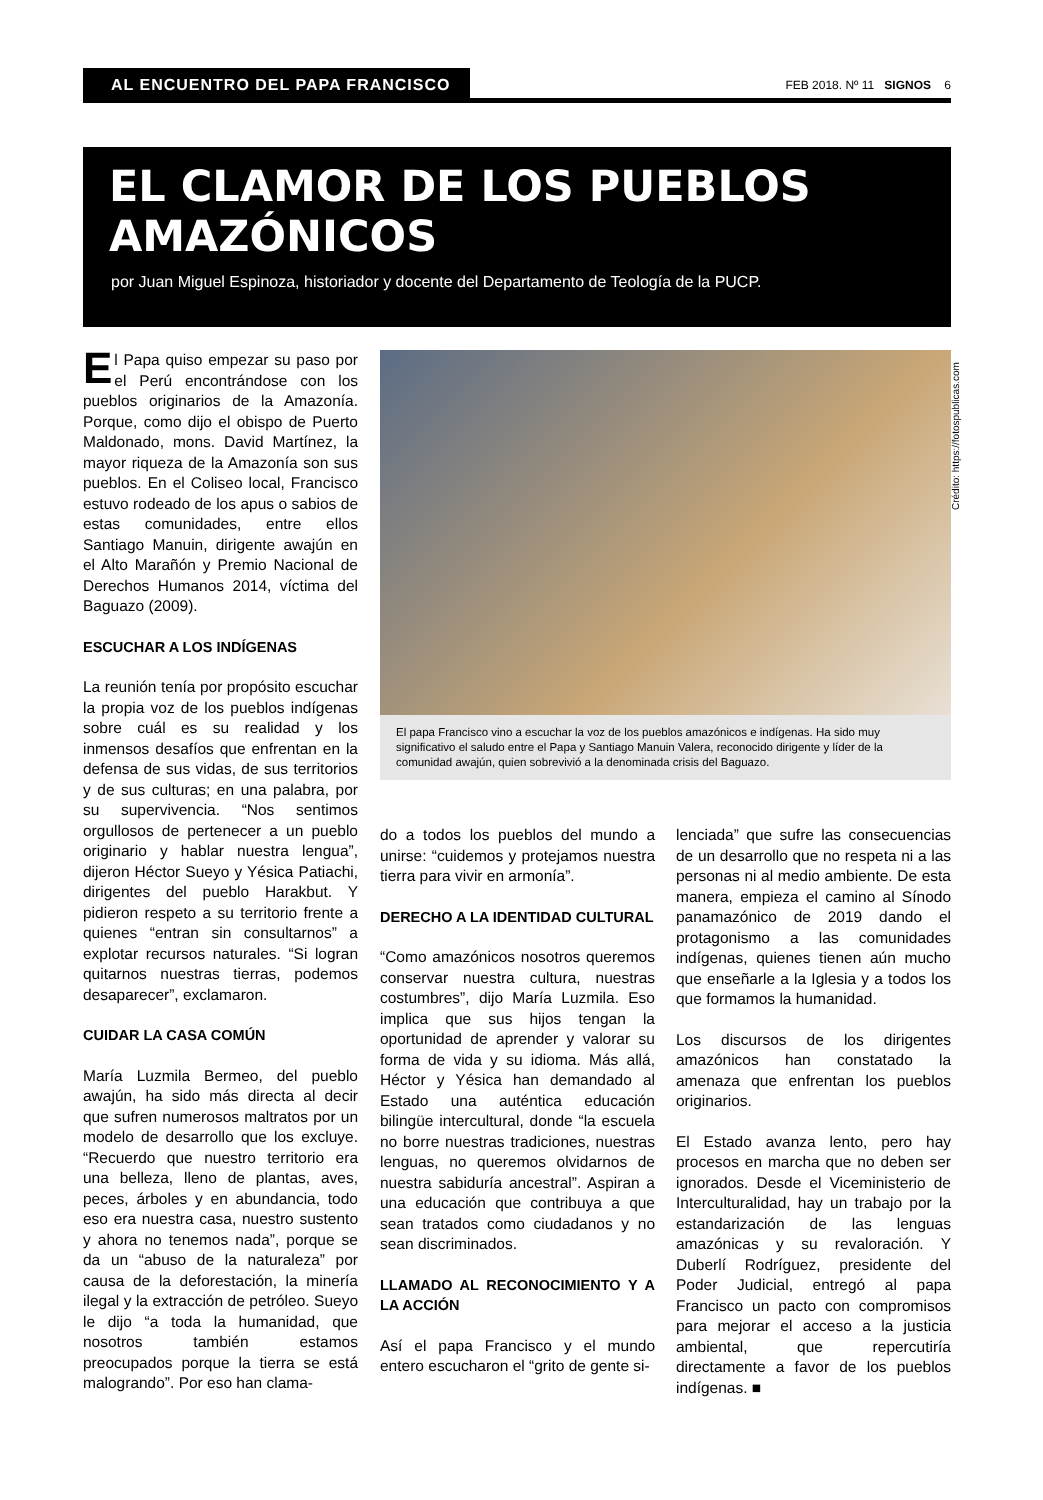AL ENCUENTRO DEL PAPA FRANCISCO
FEB 2018. Nº 11 SIGNOS 6
EL CLAMOR DE LOS PUEBLOS AMAZÓNICOS
por Juan Miguel Espinoza, historiador y docente del Departamento de Teología de la PUCP.
El Papa quiso empezar su paso por el Perú encontrándose con los pueblos originarios de la Amazonía. Porque, como dijo el obispo de Puerto Maldonado, mons. David Martínez, la mayor riqueza de la Amazonía son sus pueblos. En el Coliseo local, Francisco estuvo rodeado de los apus o sabios de estas comunidades, entre ellos Santiago Manuin, dirigente awajún en el Alto Marañón y Premio Nacional de Derechos Humanos 2014, víctima del Baguazo (2009).
ESCUCHAR A LOS INDÍGENAS
La reunión tenía por propósito escuchar la propia voz de los pueblos indígenas sobre cuál es su realidad y los inmensos desafíos que enfrentan en la defensa de sus vidas, de sus territorios y de sus culturas; en una palabra, por su supervivencia. “Nos sentimos orgullosos de pertenecer a un pueblo originario y hablar nuestra lengua”, dijeron Héctor Sueyo y Yésica Patiachi, dirigentes del pueblo Harakbut. Y pidieron respeto a su territorio frente a quienes “entran sin consultarnos” a explotar recursos naturales. “Si logran quitarnos nuestras tierras, podemos desaparecer”, exclamaron.
CUIDAR LA CASA COMÚN
María Luzmila Bermeo, del pueblo awajún, ha sido más directa al decir que sufren numerosos maltratos por un modelo de desarrollo que los excluye. “Recuerdo que nuestro territorio era una belleza, lleno de plantas, aves, peces, árboles y en abundancia, todo eso era nuestra casa, nuestro sustento y ahora no tenemos nada”, porque se da un “abuso de la naturaleza” por causa de la deforestación, la minería ilegal y la extracción de petróleo. Sueyo le dijo “a toda la humanidad, que nosotros también estamos preocupados porque la tierra se está malogrando”. Por eso han clama-
El papa Francisco vino a escuchar la voz de los pueblos amazónicos e indígenas. Ha sido muy significativo el saludo entre el Papa y Santiago Manuin Valera, reconocido dirigente y líder de la comunidad awajún, quien sobrevivió a la denominada crisis del Baguazo.
do a todos los pueblos del mundo a unirse: “cuidemos y protejamos nuestra tierra para vivir en armonía”.
DERECHO A LA IDENTIDAD CULTURAL
“Como amazónicos nosotros queremos conservar nuestra cultura, nuestras costumbres”, dijo María Luzmila. Eso implica que sus hijos tengan la oportunidad de aprender y valorar su forma de vida y su idioma. Más allá, Héctor y Yésica han demandado al Estado una auténtica educación bilingüe intercultural, donde “la escuela no borre nuestras tradiciones, nuestras lenguas, no queremos olvidarnos de nuestra sabiduría ancestral”. Aspiran a una educación que contribuya a que sean tratados como ciudadanos y no sean discriminados.
LLAMADO AL RECONOCIMIENTO Y A LA ACCIÓN
Así el papa Francisco y el mundo entero escucharon el “grito de gente si-
lenciada” que sufre las consecuencias de un desarrollo que no respeta ni a las personas ni al medio ambiente. De esta manera, empieza el camino al Sínodo panamazónico de 2019 dando el protagonismo a las comunidades indígenas, quienes tienen aún mucho que enseñarle a la Iglesia y a todos los que formamos la humanidad.
Los discursos de los dirigentes amazónicos han constatado la amenaza que enfrentan los pueblos originarios.
El Estado avanza lento, pero hay procesos en marcha que no deben ser ignorados. Desde el Viceministerio de Interculturalidad, hay un trabajo por la estandarización de las lenguas amazónicas y su revaloración. Y Duberlí Rodríguez, presidente del Poder Judicial, entregó al papa Francisco un pacto con compromisos para mejorar el acceso a la justicia ambiental, que repercutiría directamente a favor de los pueblos indígenas. ■
Crédito: https://fotospublicas.com